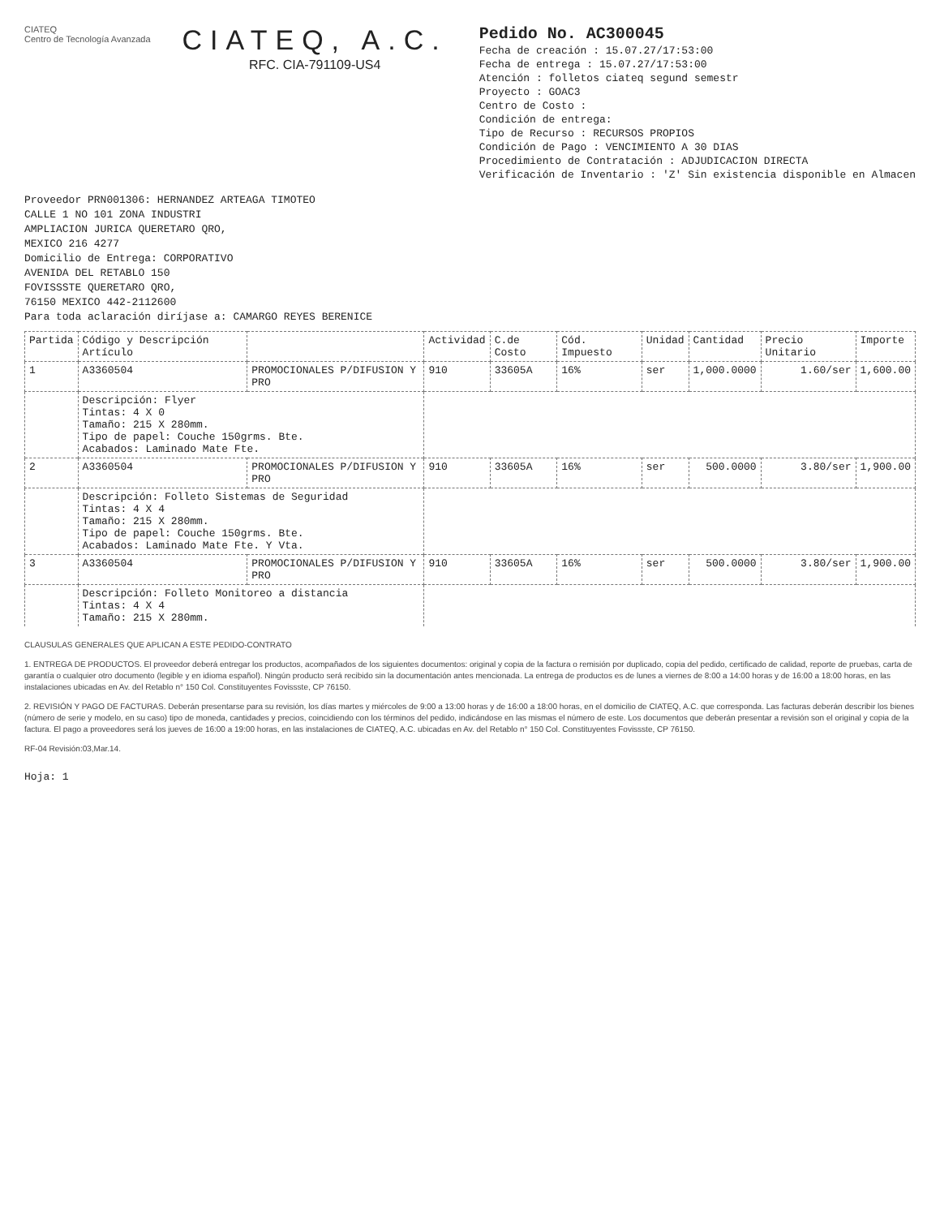CIATEQ
Centro de Tecnología Avanzada
CIATEQ, A.C.
RFC. CIA-791109-US4
Pedido No. AC300045
Fecha de creación : 15.07.27/17:53:00
Fecha de entrega : 15.07.27/17:53:00
Atención : folletos ciateq segund semestr
Proyecto : GOAC3
Centro de Costo :
Condición de entrega:
Tipo de Recurso : RECURSOS PROPIOS
Condición de Pago : VENCIMIENTO A 30 DIAS
Procedimiento de Contratación : ADJUDICACION DIRECTA
Verificación de Inventario : 'Z' Sin existencia disponible en Almacen
Proveedor PRN001306: HERNANDEZ ARTEAGA TIMOTEO
CALLE 1 NO 101 ZONA INDUSTRI
AMPLIACION JURICA QUERETARO QRO,
MEXICO 216 4277
Domicilio de Entrega: CORPORATIVO
AVENIDA DEL RETABLO 150
FOVISSSTE QUERETARO QRO,
76150 MEXICO 442-2112600
Para toda aclaración diríjase a: CAMARGO REYES BERENICE
| Partida | Código y Descripción Artículo | | Actividad | C.de Costo | Cód. Impuesto | Unidad | Cantidad | Precio Unitario | Importe |
| --- | --- | --- | --- | --- | --- | --- | --- | --- | --- |
| 1 | A3360504 | PROMOCIONALES P/DIFUSION Y PRO | 910 | 33605A | 16% | ser | 1,000.0000 | 1.60/ser | 1,600.00 |
| | Descripción: Flyer Tintas: 4 X 0 Tamaño: 215 X 280mm. Tipo de papel: Couche 150grms. Bte. Acabados: Laminado Mate Fte. | | | | | | | | |
| 2 | A3360504 | PROMOCIONALES P/DIFUSION Y PRO | 910 | 33605A | 16% | ser | 500.0000 | 3.80/ser | 1,900.00 |
| | Descripción: Folleto Sistemas de Seguridad Tintas: 4 X 4 Tamaño: 215 X 280mm. Tipo de papel: Couche 150grms. Bte. Acabados: Laminado Mate Fte. Y Vta. | | | | | | | | |
| 3 | A3360504 | PROMOCIONALES P/DIFUSION Y PRO | 910 | 33605A | 16% | ser | 500.0000 | 3.80/ser | 1,900.00 |
| | Descripción: Folleto Monitoreo a distancia Tintas: 4 X 4 Tamaño: 215 X 280mm. | | | | | | | | |
CLAUSULAS GENERALES QUE APLICAN A ESTE PEDIDO-CONTRATO
1. ENTREGA DE PRODUCTOS. El proveedor deberá entregar los productos, acompañados de los siguientes documentos: original y copia de la factura o remisión por duplicado, copia del pedido, certificado de calidad, reporte de pruebas, carta de garantía o cualquier otro documento (legible y en idioma español). Ningún producto será recibido sin la documentación antes mencionada. La entrega de productos es de lunes a viernes de 8:00 a 14:00 horas y de 16:00 a 18:00 horas, en las instalaciones ubicadas en Av. del Retablo n° 150 Col. Constituyentes Fovissste, CP 76150.
2. REVISIÓN Y PAGO DE FACTURAS. Deberán presentarse para su revisión, los días martes y miércoles de 9:00 a 13:00 horas y de 16:00 a 18:00 horas, en el domicilio de CIATEQ, A.C. que corresponda. Las facturas deberán describir los bienes (número de serie y modelo, en su caso) tipo de moneda, cantidades y precios, coincidiendo con los términos del pedido, indicándose en las mismas el número de este. Los documentos que deberán presentar a revisión son el original y copia de la factura. El pago a proveedores será los jueves de 16:00 a 19:00 horas, en las instalaciones de CIATEQ, A.C. ubicadas en Av. del Retablo n° 150 Col. Constituyentes Fovissste, CP 76150.
RF-04 Revisión:03,Mar.14.
Hoja: 1